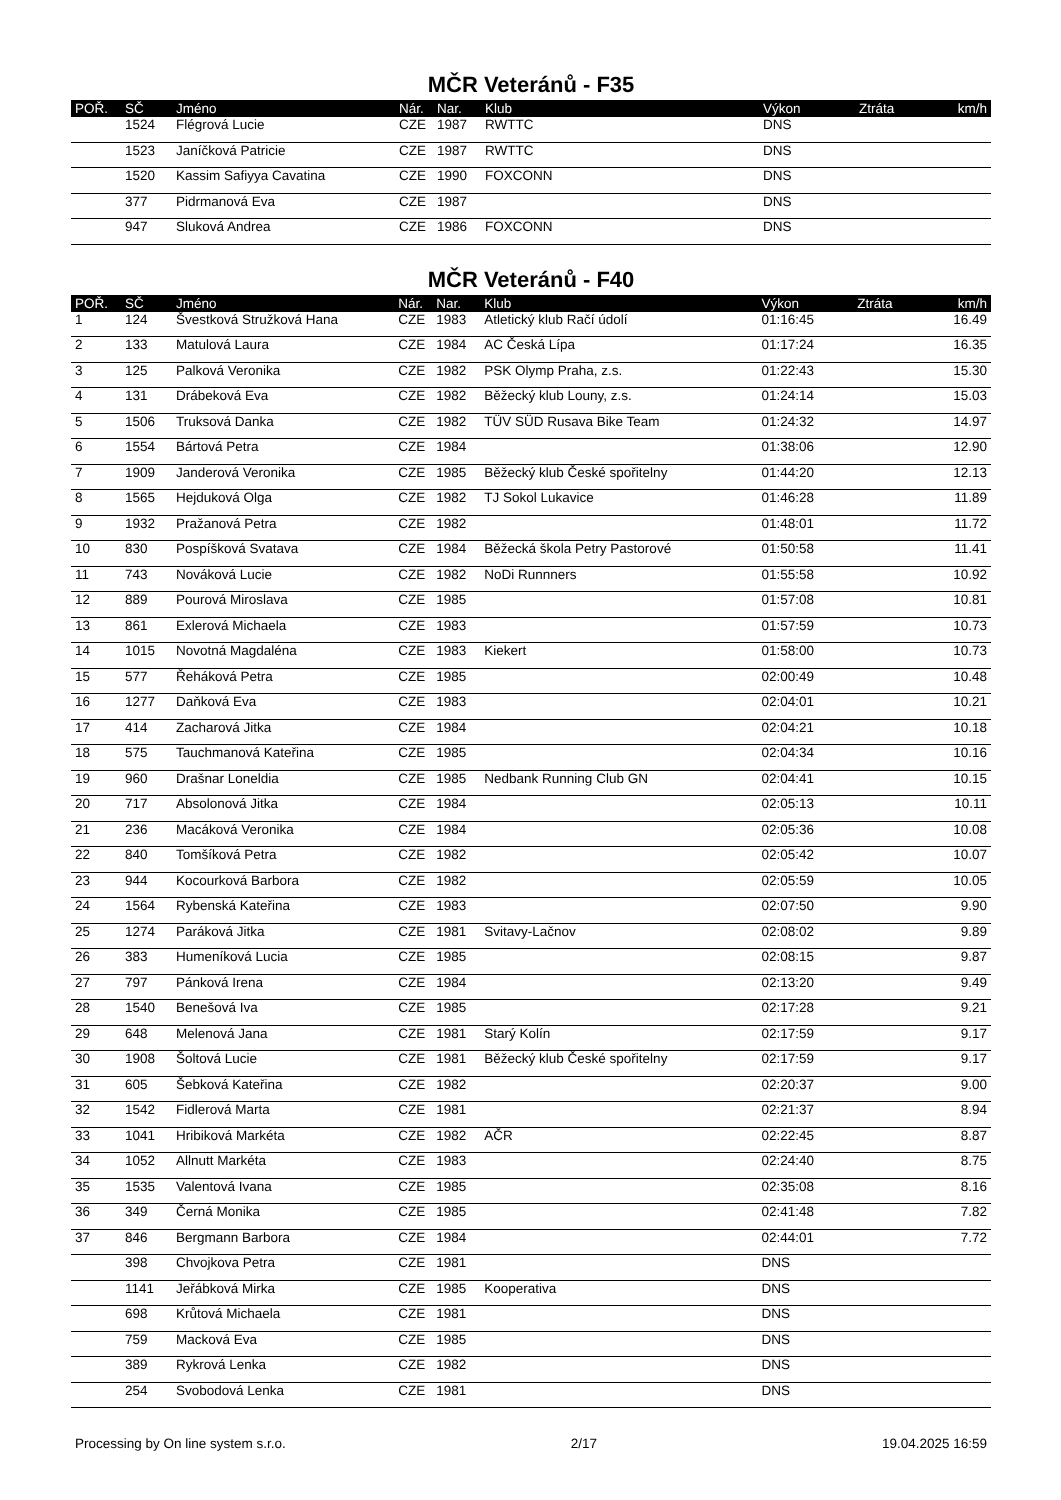MČR Veteránů - F35
| POŘ. | SČ | Jméno | Nár. | Nar. | Klub | Výkon | Ztráta | km/h |
| --- | --- | --- | --- | --- | --- | --- | --- | --- |
| | 1524 | Flégrová Lucie | CZE | 1987 | RWTTC | DNS | | |
| | 1523 | Janíčková Patricie | CZE | 1987 | RWTTC | DNS | | |
| | 1520 | Kassim Safiyya Cavatina | CZE | 1990 | FOXCONN | DNS | | |
| | 377 | Pidrmanová Eva | CZE | 1987 | | DNS | | |
| | 947 | Sluková Andrea | CZE | 1986 | FOXCONN | DNS | | |
MČR Veteránů - F40
| POŘ. | SČ | Jméno | Nár. | Nar. | Klub | Výkon | Ztráta | km/h |
| --- | --- | --- | --- | --- | --- | --- | --- | --- |
| 1 | 124 | Švestková Stružková Hana | CZE | 1983 | Atletický klub Račí údolí | 01:16:45 | | 16.49 |
| 2 | 133 | Matulová Laura | CZE | 1984 | AC Česká Lípa | 01:17:24 | | 16.35 |
| 3 | 125 | Palková Veronika | CZE | 1982 | PSK Olymp Praha, z.s. | 01:22:43 | | 15.30 |
| 4 | 131 | Drábeková Eva | CZE | 1982 | Běžecký klub Louny, z.s. | 01:24:14 | | 15.03 |
| 5 | 1506 | Truksová Danka | CZE | 1982 | TÜV SÜD Rusava Bike Team | 01:24:32 | | 14.97 |
| 6 | 1554 | Bártová Petra | CZE | 1984 | | 01:38:06 | | 12.90 |
| 7 | 1909 | Janderová Veronika | CZE | 1985 | Běžecký klub České spořitelny | 01:44:20 | | 12.13 |
| 8 | 1565 | Hejduková Olga | CZE | 1982 | TJ Sokol Lukavice | 01:46:28 | | 11.89 |
| 9 | 1932 | Pražanová Petra | CZE | 1982 | | 01:48:01 | | 11.72 |
| 10 | 830 | Pospíšková Svatava | CZE | 1984 | Běžecká škola Petry Pastorové | 01:50:58 | | 11.41 |
| 11 | 743 | Nováková Lucie | CZE | 1982 | NoDi Runnners | 01:55:58 | | 10.92 |
| 12 | 889 | Pourová Miroslava | CZE | 1985 | | 01:57:08 | | 10.81 |
| 13 | 861 | Exlerová Michaela | CZE | 1983 | | 01:57:59 | | 10.73 |
| 14 | 1015 | Novotná Magdaléna | CZE | 1983 | Kiekert | 01:58:00 | | 10.73 |
| 15 | 577 | Řeháková Petra | CZE | 1985 | | 02:00:49 | | 10.48 |
| 16 | 1277 | Daňková Eva | CZE | 1983 | | 02:04:01 | | 10.21 |
| 17 | 414 | Zacharová Jitka | CZE | 1984 | | 02:04:21 | | 10.18 |
| 18 | 575 | Tauchmanová Kateřina | CZE | 1985 | | 02:04:34 | | 10.16 |
| 19 | 960 | Drašnar Loneldia | CZE | 1985 | Nedbank Running Club GN | 02:04:41 | | 10.15 |
| 20 | 717 | Absolonová Jitka | CZE | 1984 | | 02:05:13 | | 10.11 |
| 21 | 236 | Macáková Veronika | CZE | 1984 | | 02:05:36 | | 10.08 |
| 22 | 840 | Tomšíková Petra | CZE | 1982 | | 02:05:42 | | 10.07 |
| 23 | 944 | Kocourková Barbora | CZE | 1982 | | 02:05:59 | | 10.05 |
| 24 | 1564 | Rybenská Kateřina | CZE | 1983 | | 02:07:50 | | 9.90 |
| 25 | 1274 | Paráková Jitka | CZE | 1981 | Svitavy-Lačnov | 02:08:02 | | 9.89 |
| 26 | 383 | Humeníková Lucia | CZE | 1985 | | 02:08:15 | | 9.87 |
| 27 | 797 | Pánková Irena | CZE | 1984 | | 02:13:20 | | 9.49 |
| 28 | 1540 | Benešová Iva | CZE | 1985 | | 02:17:28 | | 9.21 |
| 29 | 648 | Melenová Jana | CZE | 1981 | Starý Kolín | 02:17:59 | | 9.17 |
| 30 | 1908 | Šoltová Lucie | CZE | 1981 | Běžecký klub České spořitelny | 02:17:59 | | 9.17 |
| 31 | 605 | Šebková Kateřina | CZE | 1982 | | 02:20:37 | | 9.00 |
| 32 | 1542 | Fidlerová Marta | CZE | 1981 | | 02:21:37 | | 8.94 |
| 33 | 1041 | Hribiková Markéta | CZE | 1982 | AČR | 02:22:45 | | 8.87 |
| 34 | 1052 | Allnutt Markéta | CZE | 1983 | | 02:24:40 | | 8.75 |
| 35 | 1535 | Valentová Ivana | CZE | 1985 | | 02:35:08 | | 8.16 |
| 36 | 349 | Černá Monika | CZE | 1985 | | 02:41:48 | | 7.82 |
| 37 | 846 | Bergmann Barbora | CZE | 1984 | | 02:44:01 | | 7.72 |
| | 398 | Chvojkova Petra | CZE | 1981 | | DNS | | |
| | 1141 | Jeřábková Mirka | CZE | 1985 | Kooperativa | DNS | | |
| | 698 | Krůtová Michaela | CZE | 1981 | | DNS | | |
| | 759 | Macková Eva | CZE | 1985 | | DNS | | |
| | 389 | Rykrová Lenka | CZE | 1982 | | DNS | | |
| | 254 | Svobodová Lenka | CZE | 1981 | | DNS | | |
Processing by On line system s.r.o. 2/17 19.04.2025 16:59